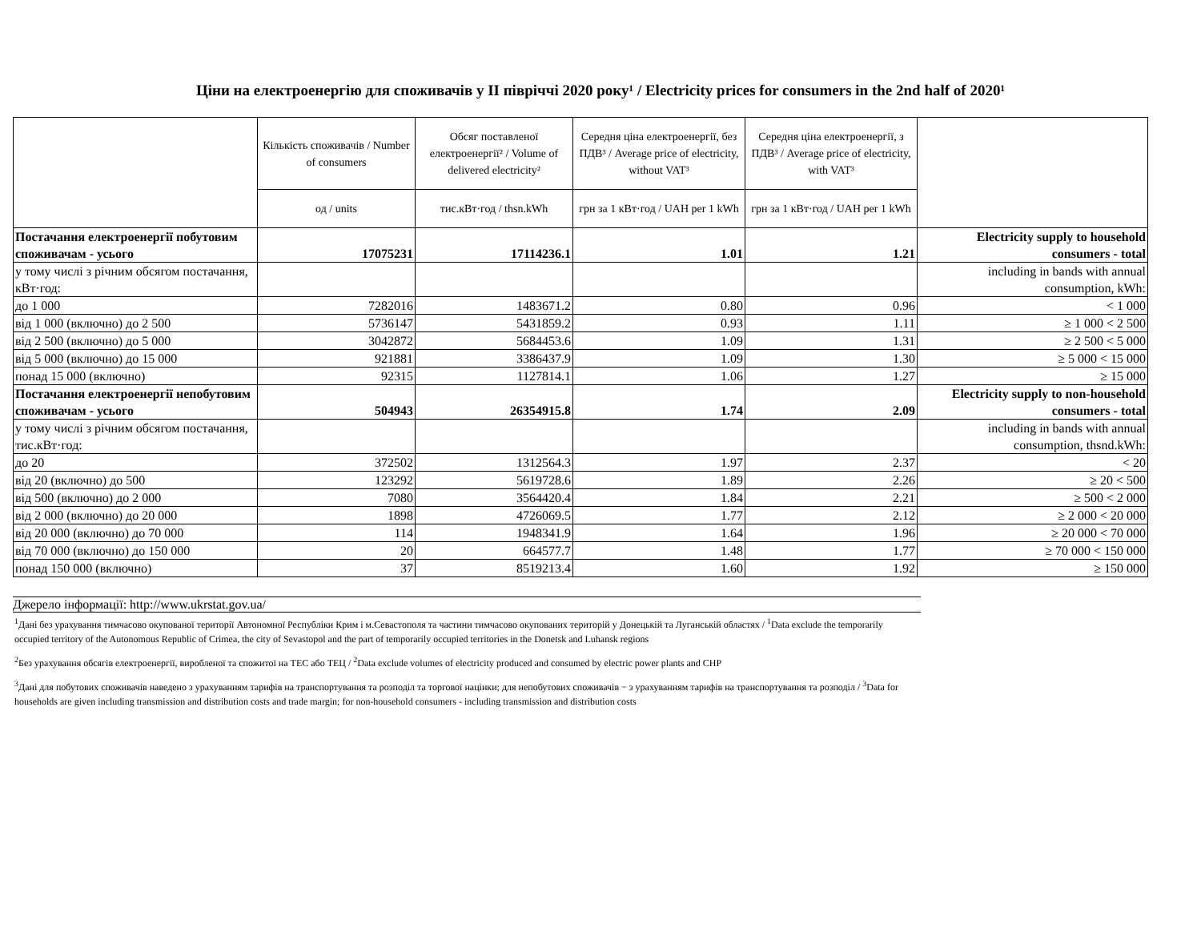Ціни на електроенергію для споживачів у II півріччі 2020 року¹ / Electricity prices for consumers in the 2nd half of 2020¹
| | Кількість споживачів / Number of consumers | Обсяг поставленої електроенергії² / Volume of delivered electricity² | Середня ціна електроенергії, без ПДВ³ / Average price of electricity, without VAT³ | Середня ціна електроенергії, з ПДВ³ / Average price of electricity, with VAT³ | |
| --- | --- | --- | --- | --- | --- |
| | од / units | тис.кВт·год / thsn.kWh | грн за 1 кВт·год / UAH per 1 kWh | грн за 1 кВт·год / UAH per 1 kWh | |
| Постачання електроенергії побутовим споживачам - усього | 17075231 | 17114236.1 | 1.01 | 1.21 | Electricity supply to household consumers - total |
| у тому числі з річним обсягом постачання, кВт·год: | | | | | including in bands with annual consumption, kWh: |
| до 1 000 | 7282016 | 1483671.2 | 0.80 | 0.96 | < 1 000 |
| від 1 000 (включно) до 2 500 | 5736147 | 5431859.2 | 0.93 | 1.11 | ≥ 1 000 < 2 500 |
| від 2 500 (включно) до 5 000 | 3042872 | 5684453.6 | 1.09 | 1.31 | ≥ 2 500 < 5 000 |
| від 5 000 (включно) до 15 000 | 921881 | 3386437.9 | 1.09 | 1.30 | ≥ 5 000 < 15 000 |
| понад 15 000 (включно) | 92315 | 1127814.1 | 1.06 | 1.27 | ≥ 15 000 |
| Постачання електроенергії непобутовим споживачам - усього | 504943 | 26354915.8 | 1.74 | 2.09 | Electricity supply to non-household consumers - total |
| у тому числі з річним обсягом постачання, тис.кВт·год: | | | | | including in bands with annual consumption, thsnd.kWh: |
| до 20 | 372502 | 1312564.3 | 1.97 | 2.37 | < 20 |
| від 20 (включно) до 500 | 123292 | 5619728.6 | 1.89 | 2.26 | ≥ 20 < 500 |
| від 500 (включно) до 2 000 | 7080 | 3564420.4 | 1.84 | 2.21 | ≥ 500 < 2 000 |
| від 2 000 (включно) до 20 000 | 1898 | 4726069.5 | 1.77 | 2.12 | ≥ 2 000 < 20 000 |
| від 20 000 (включно) до 70 000 | 114 | 1948341.9 | 1.64 | 1.96 | ≥ 20 000 < 70 000 |
| від 70 000 (включно) до 150 000 | 20 | 664577.7 | 1.48 | 1.77 | ≥ 70 000 < 150 000 |
| понад 150 000 (включно) | 37 | 8519213.4 | 1.60 | 1.92 | ≥ 150 000 |
Джерело інформації: http://www.ukrstat.gov.ua/
<sup>1</sup> Дані без урахування тимчасово окупованої території Автономної Республіки Крим і м.Севастополя та частини тимчасово окупованих територій у Донецькій та Луганській областях / <sup>1</sup>Data exclude the temporarily occupied territory of the Autonomous Republic of Crimea, the city of Sevastopol and the part of temporarily occupied territories in the Donetsk and Luhansk regions
<sup>2</sup> Без урахування обсягів електроенергії, виробленої та спожитої на ТЕС або ТЕЦ / <sup>2</sup>Data exclude volumes of electricity produced and consumed by electric power plants and CHP
<sup>3</sup> Дані для побутових споживачів наведено з урахуванням тарифів на транспортування та розподіл та торгової націнки; для непобутових споживачів − з урахуванням тарифів на транспортування та розподіл / <sup>3</sup>Data for households are given including transmission and distribution costs and trade margin; for non-household consumers - including transmission and distribution costs